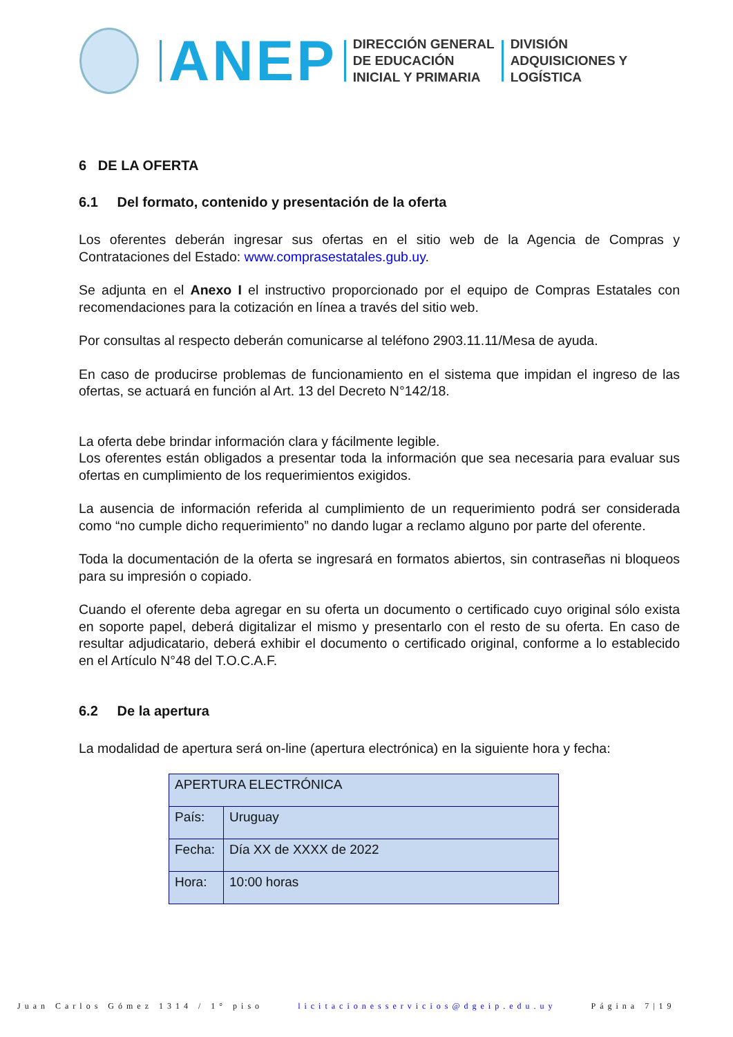ANEP
DIRECCIÓN GENERAL
DE EDUCACIÓN
INICIAL Y PRIMARIA
DIVISIÓN
ADQUISICIONES Y
LOGÍSTICA
6 DE LA OFERTA
6.1 Del formato, contenido y presentación de la oferta
Los oferentes deberán ingresar sus ofertas en el sitio web de la Agencia de Compras y Contrataciones del Estado: www.comprasestatales.gub.uy.
Se adjunta en el Anexo I el instructivo proporcionado por el equipo de Compras Estatales con recomendaciones para la cotización en línea a través del sitio web.
Por consultas al respecto deberán comunicarse al teléfono 2903.11.11/Mesa de ayuda.
En caso de producirse problemas de funcionamiento en el sistema que impidan el ingreso de las ofertas, se actuará en función al Art. 13 del Decreto N°142/18.
La oferta debe brindar información clara y fácilmente legible.
Los oferentes están obligados a presentar toda la información que sea necesaria para evaluar sus ofertas en cumplimiento de los requerimientos exigidos.
La ausencia de información referida al cumplimiento de un requerimiento podrá ser considerada como “no cumple dicho requerimiento” no dando lugar a reclamo alguno por parte del oferente.
Toda la documentación de la oferta se ingresará en formatos abiertos, sin contraseñas ni bloqueos para su impresión o copiado.
Cuando el oferente deba agregar en su oferta un documento o certificado cuyo original sólo exista en soporte papel, deberá digitalizar el mismo y presentarlo con el resto de su oferta. En caso de resultar adjudicatario, deberá exhibir el documento o certificado original, conforme a lo establecido en el Artículo N°48 del T.O.C.A.F.
6.2 De la apertura
La modalidad de apertura será on-line (apertura electrónica) en la siguiente hora y fecha:
| APERTURA ELECTRÓNICA | |
| País: | Uruguay |
| Fecha: | Día XX de XXXX de 2022 |
| Hora: | 10:00 horas |
Juan Carlos Gómez 1314 / 1° piso licitacionesservicios@dgeip.edu.uy Página 7|19